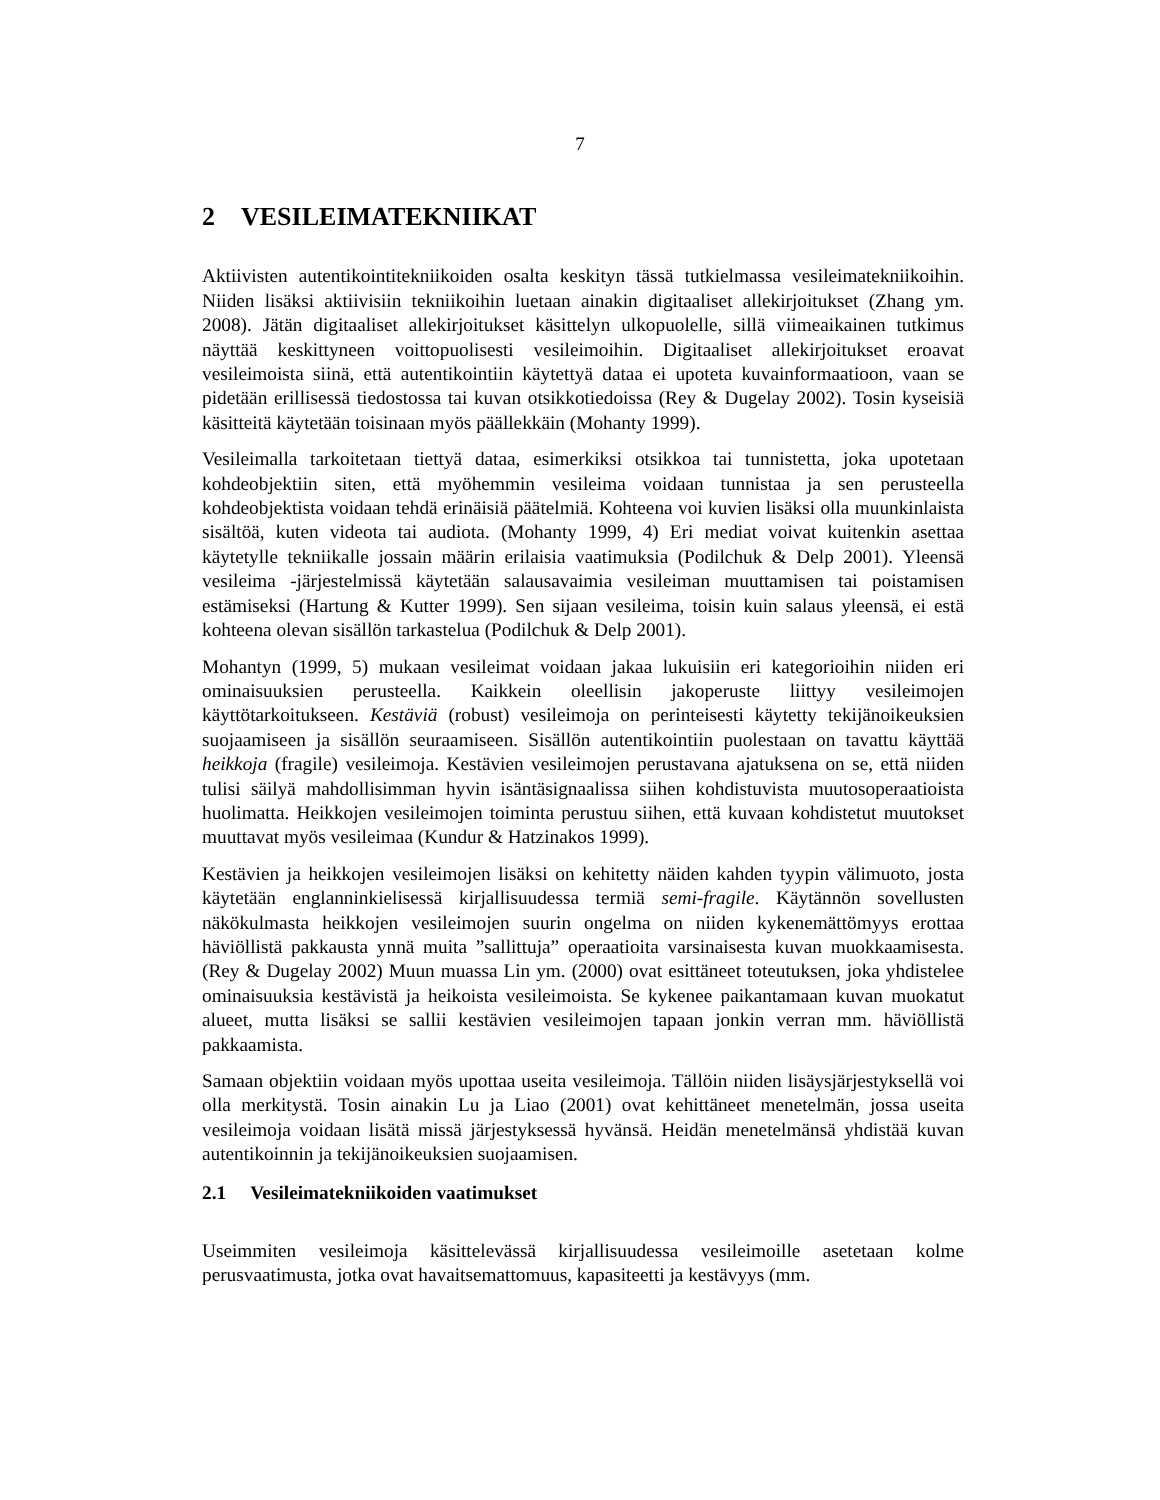7
2 VESILEIMATEKNIIKAT
Aktiivisten autentikointitekniikoiden osalta keskityn tässä tutkielmassa vesileimatekniikoihin. Niiden lisäksi aktiivisiin tekniikoihin luetaan ainakin digitaaliset allekirjoitukset (Zhang ym. 2008). Jätän digitaaliset allekirjoitukset käsittelyn ulkopuolelle, sillä viimeaikainen tutkimus näyttää keskittyneen voittopuolisesti vesileimoihin. Digitaaliset allekirjoitukset eroavat vesileimoista siinä, että autentikointiin käytettyä dataa ei upoteta kuvainformaatioon, vaan se pidetään erillisessä tiedostossa tai kuvan otsikkotiedoissa (Rey & Dugelay 2002). Tosin kyseisiä käsitteitä käytetään toisinaan myös päällekkäin (Mohanty 1999).
Vesileimalla tarkoitetaan tiettyä dataa, esimerkiksi otsikkoa tai tunnistetta, joka upotetaan kohdeobjektiin siten, että myöhemmin vesileima voidaan tunnistaa ja sen perusteella kohdeobjektista voidaan tehdä erinäisiä päätelmiä. Kohteena voi kuvien lisäksi olla muunkinlaista sisältöä, kuten videota tai audiota. (Mohanty 1999, 4) Eri mediat voivat kuitenkin asettaa käytetylle tekniikalle jossain määrin erilaisia vaatimuksia (Podilchuk & Delp 2001). Yleensä vesileima -järjestelmissä käytetään salausavaimia vesileiman muuttamisen tai poistamisen estämiseksi (Hartung & Kutter 1999). Sen sijaan vesileima, toisin kuin salaus yleensä, ei estä kohteena olevan sisällön tarkastelua (Podilchuk & Delp 2001).
Mohantyn (1999, 5) mukaan vesileimat voidaan jakaa lukuisiin eri kategorioihin niiden eri ominaisuuksien perusteella. Kaikkein oleellisin jakoperuste liittyy vesileimojen käyttötarkoitukseen. Kestäviä (robust) vesileimoja on perinteisesti käytetty tekijänoikeuksien suojaamiseen ja sisällön seuraamiseen. Sisällön autentikointiin puolestaan on tavattu käyttää heikkoja (fragile) vesileimoja. Kestävien vesileimojen perustavana ajatuksena on se, että niiden tulisi säilyä mahdollisimman hyvin isäntäsignaalissa siihen kohdistuvista muutosoperaatioista huolimatta. Heikkojen vesileimojen toiminta perustuu siihen, että kuvaan kohdistetut muutokset muuttavat myös vesileimaa (Kundur & Hatzinakos 1999).
Kestävien ja heikkojen vesileimojen lisäksi on kehitetty näiden kahden tyypin välimuoto, josta käytetään englanninkielisessä kirjallisuudessa termiä semi-fragile. Käytännön sovellusten näkökulmasta heikkojen vesileimojen suurin ongelma on niiden kykenemättömyys erottaa häviöllistä pakkausta ynnä muita ”sallittuja” operaatioita varsinaisesta kuvan muokkaamisesta. (Rey & Dugelay 2002) Muun muassa Lin ym. (2000) ovat esittäneet toteutuksen, joka yhdistelee ominaisuuksia kestävistä ja heikoista vesileimoista. Se kykenee paikantamaan kuvan muokatut alueet, mutta lisäksi se sallii kestävien vesileimojen tapaan jonkin verran mm. häviöllistä pakkaamista.
Samaan objektiin voidaan myös upottaa useita vesileimoja. Tällöin niiden lisäysjärjestyksellä voi olla merkitystä. Tosin ainakin Lu ja Liao (2001) ovat kehittäneet menetelmän, jossa useita vesileimoja voidaan lisätä missä järjestyksessä hyvänsä. Heidän menetelmänsä yhdistää kuvan autentikoinnin ja tekijänoikeuksien suojaamisen.
2.1 Vesileimatekniikoiden vaatimukset
Useimmiten vesileimoja käsittelevässä kirjallisuudessa vesileimoille asetetaan kolme perusvaatimusta, jotka ovat havaitsemattomuus, kapasiteetti ja kestävyys (mm.